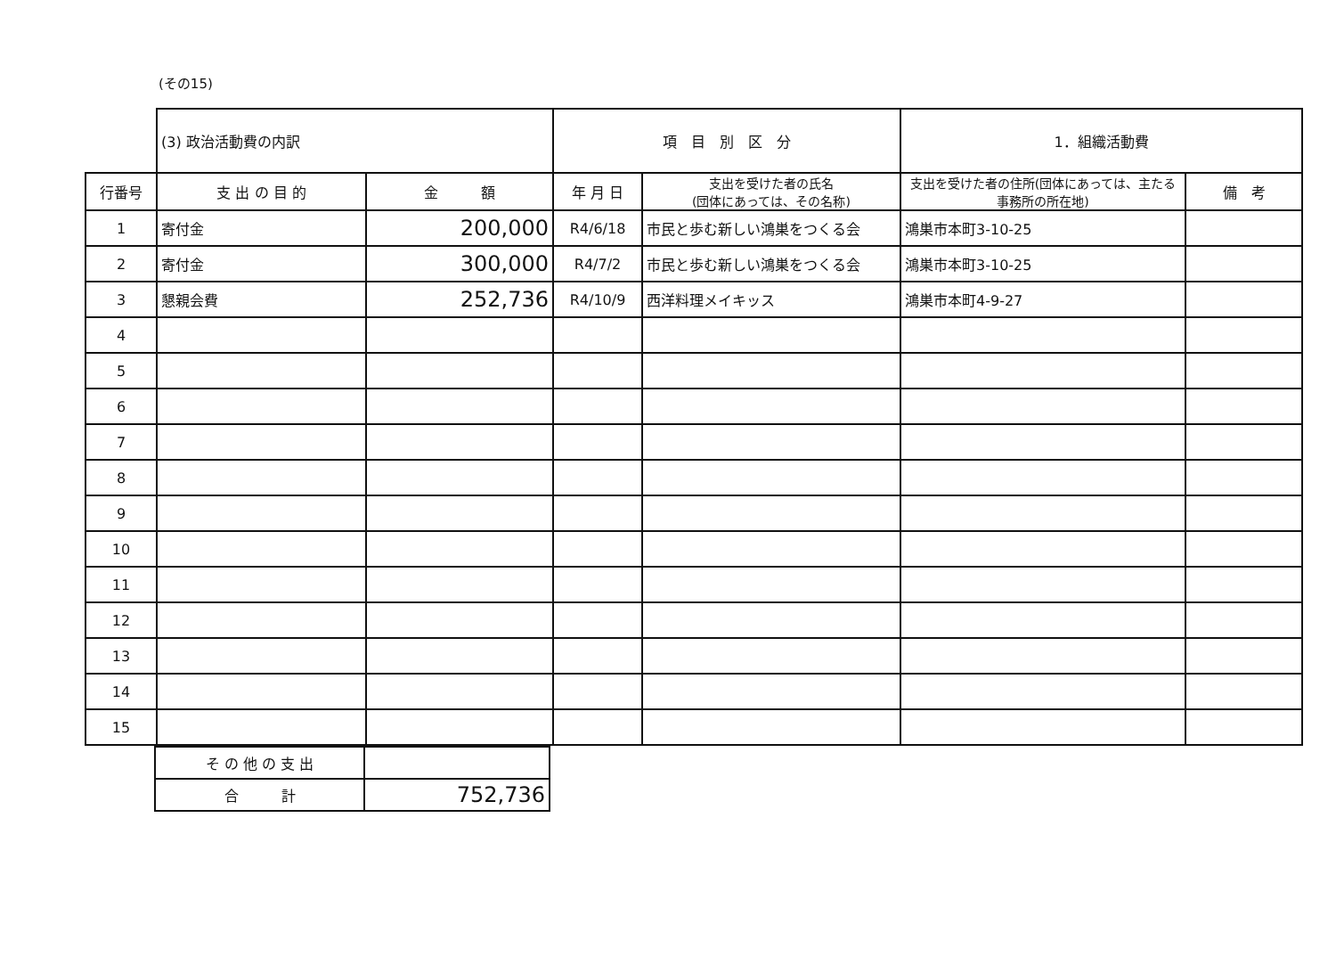(その15)
| | (3) 政治活動費の内訳 | | 項 目 別 区 分 | | 1．組織活動費 | |
| 行番号 | 支 出 の 目 的 | 金 額 | 年 月 日 | 支出を受けた者の氏名 (団体にあっては、その名称) | 支出を受けた者の住所(団体にあっては、主たる事務所の所在地) | 備 考 |
| 1 | 寄付金 | 200,000 | R4/6/18 | 市民と歩む新しい鴻巣をつくる会 | 鴻巣市本町3-10-25 | |
| 2 | 寄付金 | 300,000 | R4/7/2 | 市民と歩む新しい鴻巣をつくる会 | 鴻巣市本町3-10-25 | |
| 3 | 懇親会費 | 252,736 | R4/10/9 | 西洋料理メイキッス | 鴻巣市本町4-9-27 | |
| 4 | | | | | | |
| 5 | | | | | | |
| 6 | | | | | | |
| 7 | | | | | | |
| 8 | | | | | | |
| 9 | | | | | | |
| 10 | | | | | | |
| 11 | | | | | | |
| 12 | | | | | | |
| 13 | | | | | | |
| 14 | | | | | | |
| 15 | | | | | | |
| そ の 他 の 支 出 | |
| 合 計 | 752,736 |